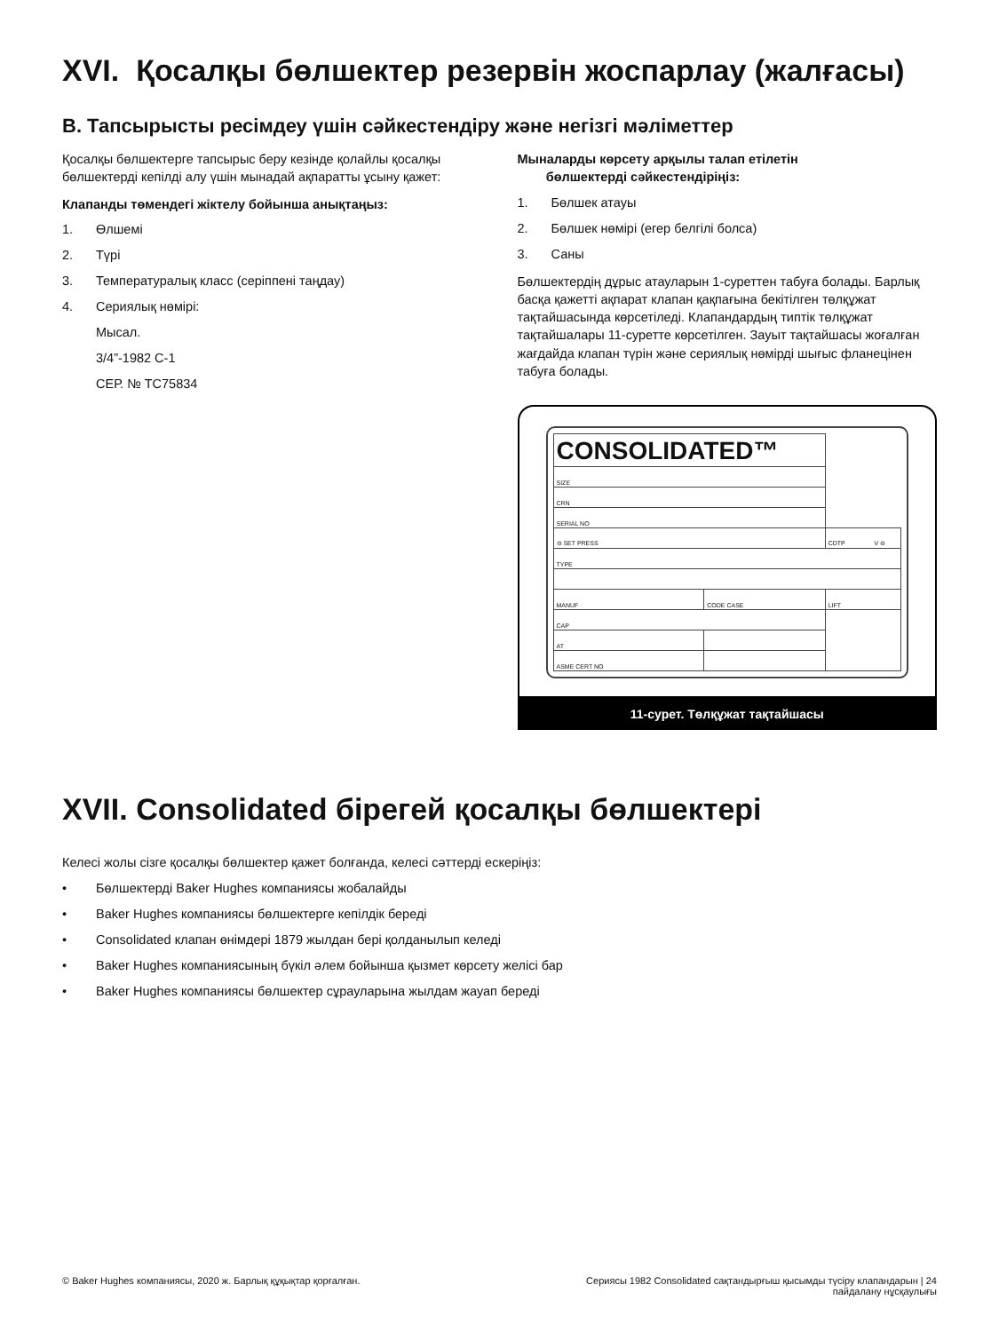XVI. Қосалқы бөлшектер резервін жоспарлау (жалғасы)
B. Тапсырысты ресімдеу үшін сәйкестендіру және негізгі мәліметтер
Қосалқы бөлшектерге тапсырыс беру кезінде қолайлы қосалқы бөлшектерді кепілді алу үшін мынадай ақпаратты ұсыну қажет:
Клапанды төмендегі жіктелу бойынша анықтаңыз:
1. Өлшемі
2. Түрі
3. Температуралық класс (серіппені таңдау)
4. Сериялық нөмірі:
Мысал.
3/4”-1982 C-1
СЕР. № TC75834
Мыналарды көрсету арқылы талап етілетін
бөлшектерді сәйкестендіріңіз:
1. Бөлшек атауы
2. Бөлшек нөмірі (егер белгілі болса)
3. Саны
Бөлшектердің дұрыс атауларын 1-суреттен табуға болады. Барлық басқа қажетті ақпарат клапан қақпағына бекітілген төлқұжат тақтайшасында көрсетіледі. Клапандардың типтік төлқұжат тақтайшалары 11-суретте көрсетілген. Зауыт тақтайшасы жоғалған жағдайда клапан түрін және сериялық нөмірді шығыс фланецінен табуға болады.
| CONSOLIDATED™ | | | |
| SIZE | | | |
| CRN | | | |
| SERIAL NO | | | |
| ⊖ SET PRESS | | CDTP V ⊖ | |
| TYPE | | | |
| MANUF | CODE CASE | LIFT | |
| CAP | | | |
| AT | | | |
| ASME CERT NO | | | |
11-сурет. Төлқұжат тақтайшасы
XVII. Consolidated бірегей қосалқы бөлшектері
Келесі жолы сізге қосалқы бөлшектер қажет болғанда, келесі сәттерді ескеріңіз:
• Бөлшектерді Baker Hughes компаниясы жобалайды
• Baker Hughes компаниясы бөлшектерге кепілдік береді
• Consolidated клапан өнімдері 1879 жылдан бері қолданылып келеді
• Baker Hughes компаниясының бүкіл әлем бойынша қызмет көрсету желісі бар
• Baker Hughes компаниясы бөлшектер сұрауларына жылдам жауап береді
© Baker Hughes компаниясы, 2020 ж. Барлық құқықтар қорғалған. Сериясы 1982 Consolidated сақтандырғыш қысымды түсіру клапандарын | 24
пайдалану нұсқаулығы